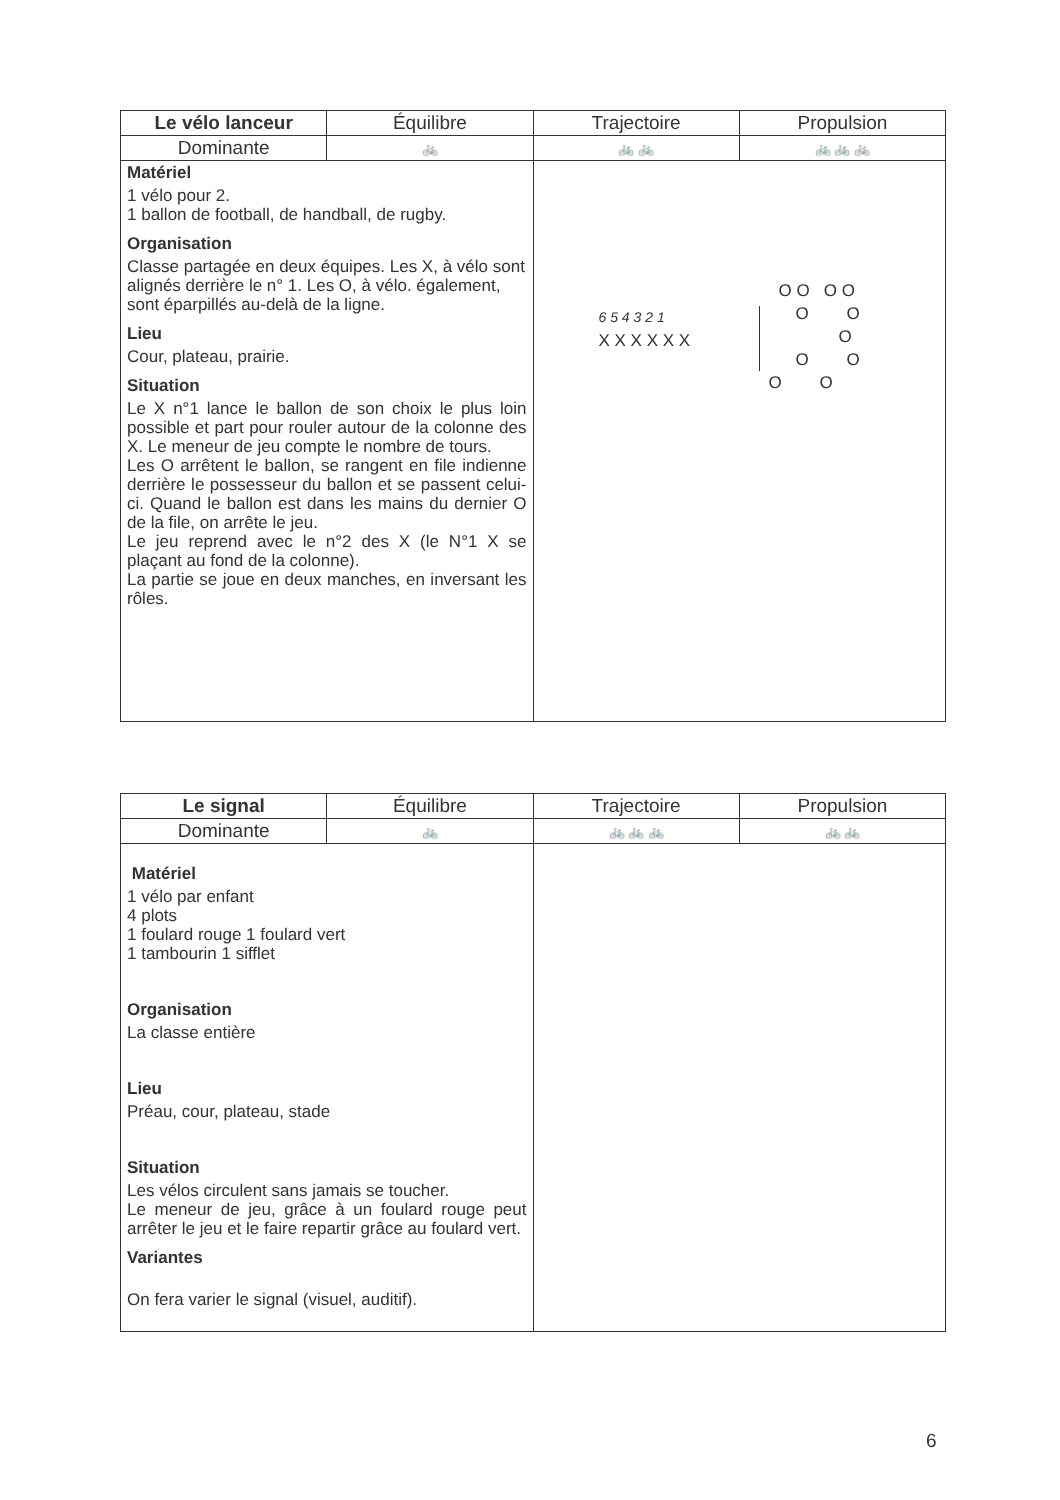| Le vélo lanceur | Équilibre | Trajectoire | Propulsion |
| --- | --- | --- | --- |
| Dominante | 🚲 | 🚲 🚲 | 🚲 🚲 🚲 |
| Matériel 1 vélo pour 2. 1 ballon de football, de handball, de rugby. Organisation Classe partagée en deux équipes. Les X, à vélo sont alignés derrière le n° 1. Les O, à vélo. également, sont éparpillés au-delà de la ligne. Lieu Cour, plateau, prairie. Situation Le X n°1 lance le ballon de son choix le plus loin possible et part pour rouler autour de la colonne des X. Le meneur de jeu compte le nombre de tours. Les O arrêtent le ballon, se rangent en file indienne derrière le possesseur du ballon et se passent celui-ci. Quand le ballon est dans les mains du dernier O de la file, on arrête le jeu. Le jeu reprend avec le n°2 des X (le N°1 X se plaçant au fond de la colonne). La partie se joue en deux manches, en inversant les rôles. | | 6 5 4 3 2 1 X X X X X X O O O O O O O O O O O | |
| Le signal | Équilibre | Trajectoire | Propulsion |
| --- | --- | --- | --- |
| Dominante | 🚲 | 🚲 🚲 🚲 | 🚲 🚲 |
| Matériel 1 vélo par enfant 4 plots 1 foulard rouge 1 foulard vert 1 tambourin 1 sifflet Organisation La classe entière Lieu Préau, cour, plateau, stade Situation Les vélos circulent sans jamais se toucher. Le meneur de jeu, grâce à un foulard rouge peut arrêter le jeu et le faire repartir grâce au foulard vert. Variantes On fera varier le signal (visuel, auditif). | | | |
6